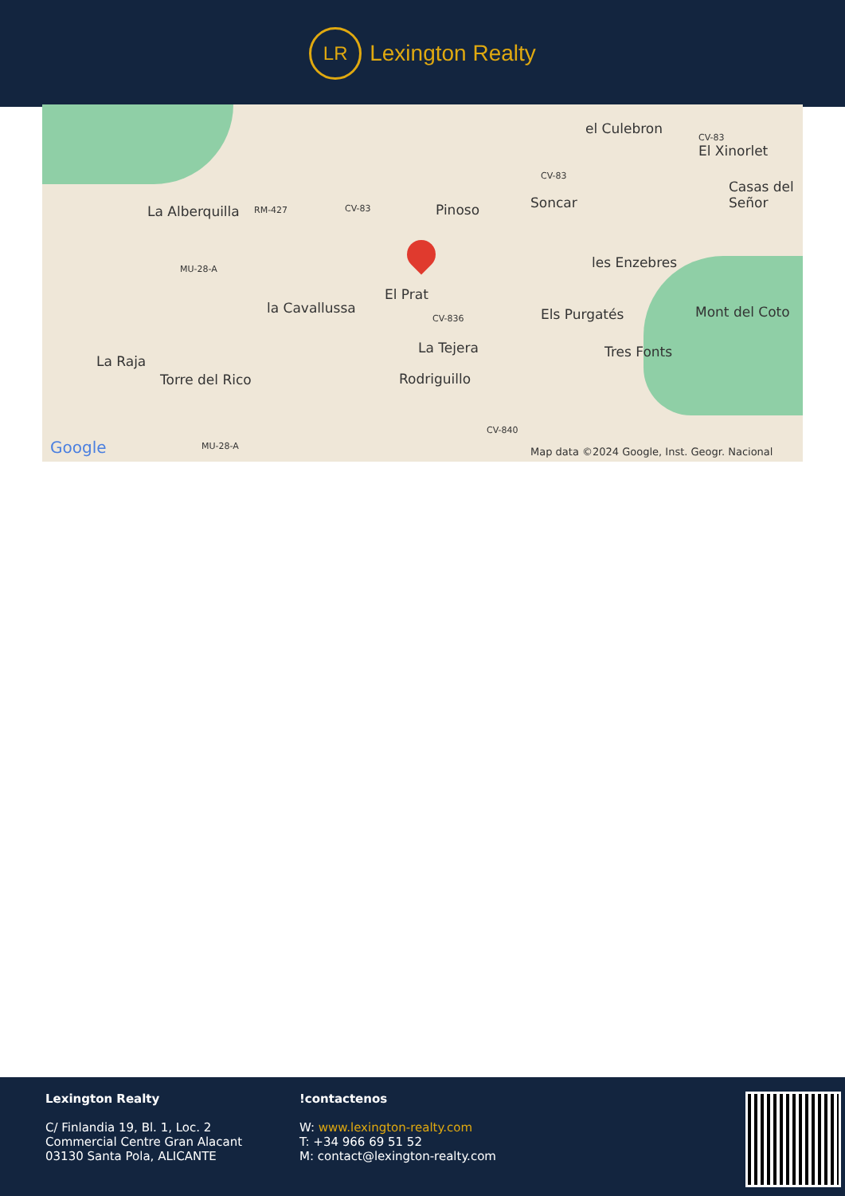LR
Lexington Realty
el Culebron
CV-83
El Xinorlet
CV-83
Casas del Señor
La Alberquilla RM-427 CV-83 Pinoso Soncar
les Enzebres MU-28-A
El Prat
la Cavallussa Els Purgatés Mont del Coto CV-836
La Tejera Tres Fonts
La Raja
Torre del Rico Rodriguillo
CV-840
Google MU-28-A Map data ©2024 Google, Inst. Geogr. Nacional
Lexington Realty
C/ Finlandia 19, Bl. 1, Loc. 2
Commercial Centre Gran Alacant
03130 Santa Pola, ALICANTE
!contactenos
W: www.lexington-realty.com
T: +34 966 69 51 52
M: contact@lexington-realty.com